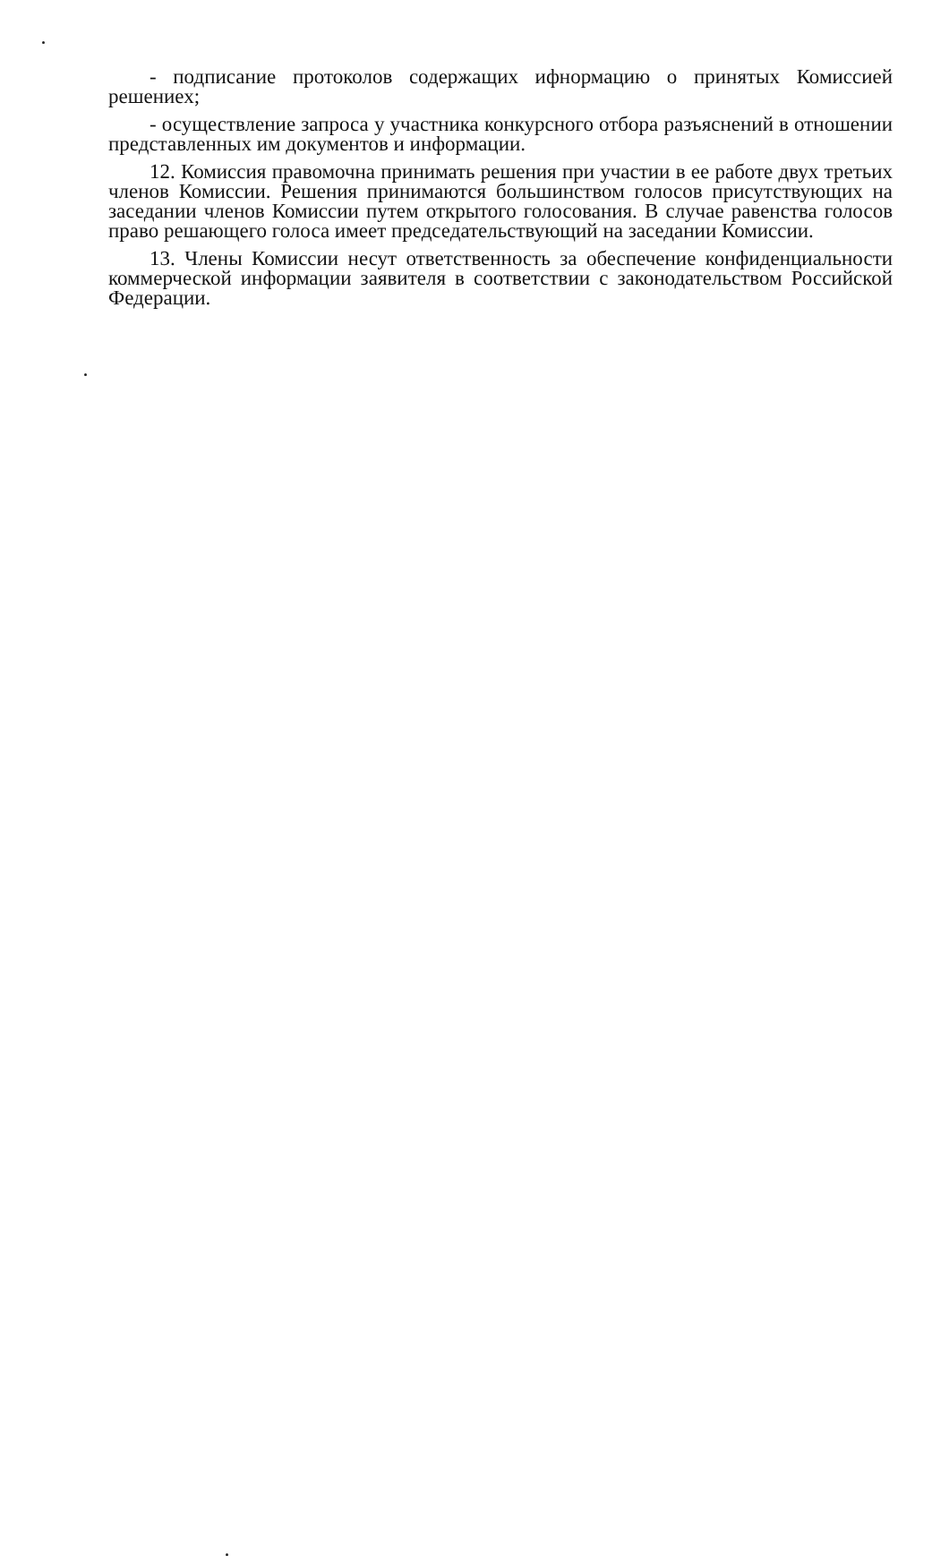- подписание протоколов содержащих ифнормацию о принятых Комиссией решениех;
- осуществление запроса у участника конкурсного отбора разъяснений в отношении представленных им документов и информации.
12. Комиссия правомочна принимать решения при участии в ее работе двух третьих членов Комиссии. Решения принимаются большинством голосов присутствующих на заседании членов Комиссии путем открытого голосования. В случае равенства голосов право решающего голоса имеет председательствующий на заседании Комиссии.
13. Члены Комиссии несут ответственность за обеспечение конфиденциальности коммерческой информации заявителя в соответствии с законодательством Российской Федерации.